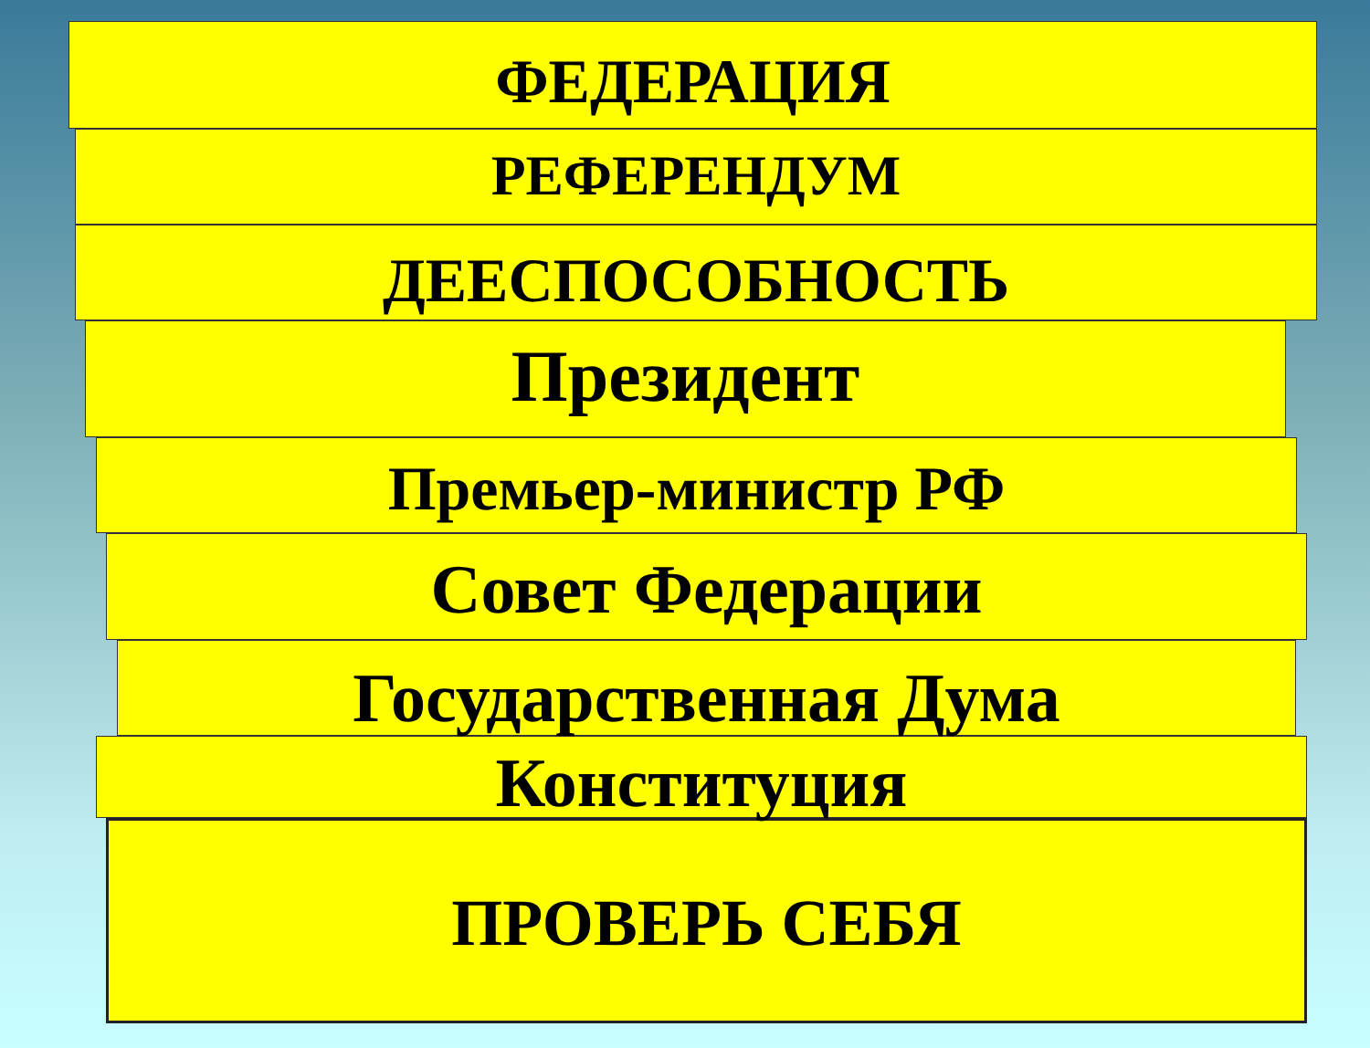ФЕДЕРАЦИЯ
РЕФЕРЕНДУМ
ДЕЕСПОСОБНОСТЬ
Президент
Премьер-министр РФ
Совет Федерации
Государственная Дума
Конституция
ПРОВЕРЬ СЕБЯ